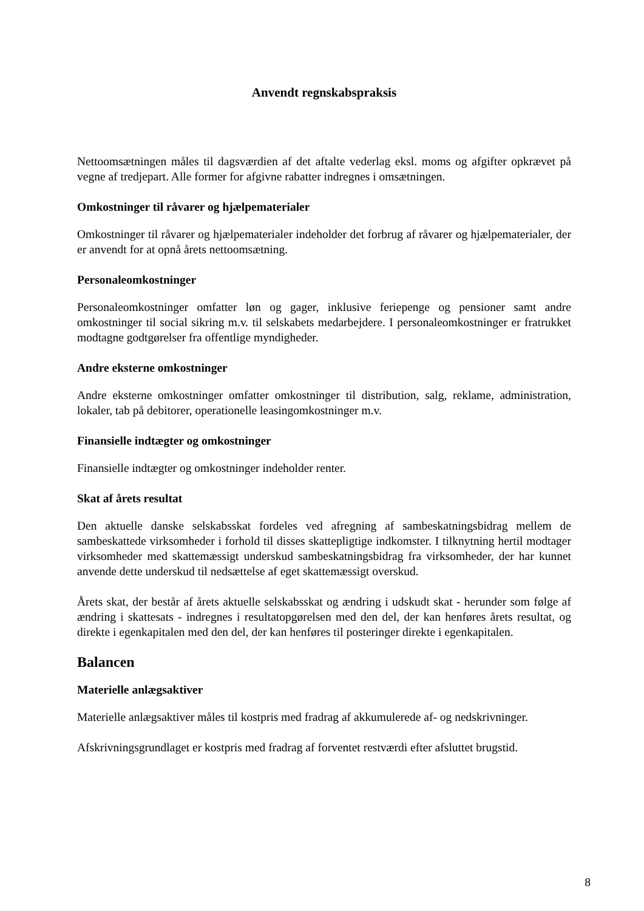Anvendt regnskabspraksis
Nettoomsætningen måles til dagsværdien af det aftalte vederlag eksl. moms og afgifter opkrævet på vegne af tredjepart. Alle former for afgivne rabatter indregnes i omsætningen.
Omkostninger til råvarer og hjælpematerialer
Omkostninger til råvarer og hjælpematerialer indeholder det forbrug af råvarer og hjælpematerialer, der er anvendt for at opnå årets nettoomsætning.
Personaleomkostninger
Personaleomkostninger omfatter løn og gager, inklusive feriepenge og pensioner samt andre omkostninger til social sikring m.v. til selskabets medarbejdere. I personaleomkostninger er fratrukket modtagne godtgørelser fra offentlige myndigheder.
Andre eksterne omkostninger
Andre eksterne omkostninger omfatter omkostninger til distribution, salg, reklame, administration, lokaler, tab på debitorer, operationelle leasingomkostninger m.v.
Finansielle indtægter og omkostninger
Finansielle indtægter og omkostninger indeholder renter.
Skat af årets resultat
Den aktuelle danske selskabsskat fordeles ved afregning af sambeskatningsbidrag mellem de sambeskattede virksomheder i forhold til disses skattepligtige indkomster. I tilknytning hertil modtager virksomheder med skattemæssigt underskud sambeskatningsbidrag fra virksomheder, der har kunnet anvende dette underskud til nedsættelse af eget skattemæssigt overskud.
Årets skat, der består af årets aktuelle selskabsskat og ændring i udskudt skat - herunder som følge af ændring i skattesats - indregnes i resultatopgørelsen med den del, der kan henføres årets resultat, og direkte i egenkapitalen med den del, der kan henføres til posteringer direkte i egenkapitalen.
Balancen
Materielle anlægsaktiver
Materielle anlægsaktiver måles til kostpris med fradrag af akkumulerede af- og nedskrivninger.
Afskrivningsgrundlaget er kostpris med fradrag af forventet restværdi efter afsluttet brugstid.
8